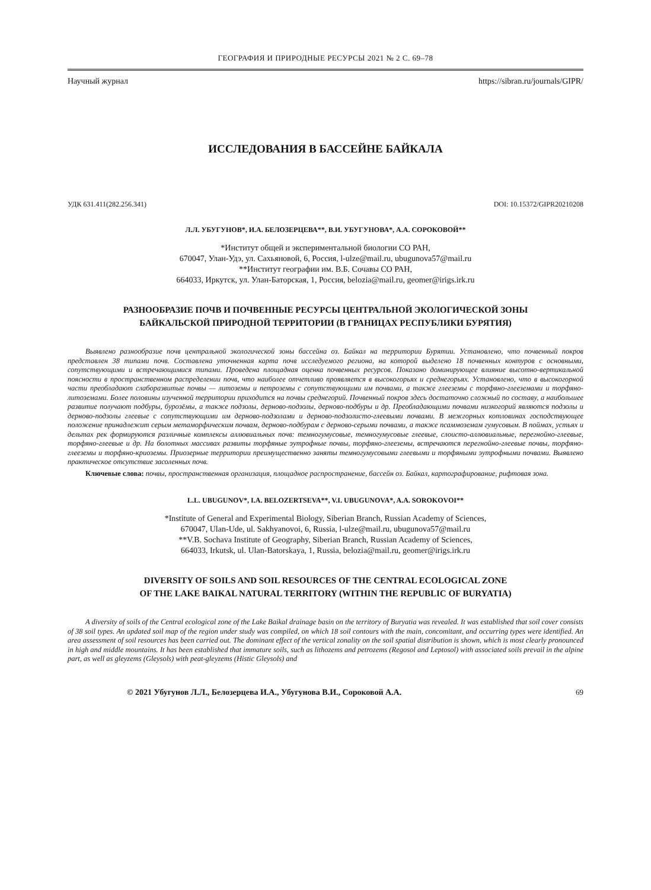ГЕОГРАФИЯ И ПРИРОДНЫЕ РЕСУРСЫ 2021 № 2 С. 69–78
Научный журнал https://sibran.ru/journals/GIPR/
ИССЛЕДОВАНИЯ В БАССЕЙНЕ БАЙКАЛА
УДК 631.411(282.256.341) DOI: 10.15372/GIPR20210208
Л.Л. УБУГУНОВ*, И.А. БЕЛОЗЕРЦЕВА**, В.И. УБУГУНОВА*, А.А. СОРОКОВОЙ**
*Институт общей и экспериментальной биологии СО РАН,
670047, Улан-Удэ, ул. Сахьяновой, 6, Россия, l-ulze@mail.ru, ubugunova57@mail.ru
**Институт географии им. В.Б. Сочавы СО РАН,
664033, Иркутск, ул. Улан-Баторская, 1, Россия, belozia@mail.ru, geomer@irigs.irk.ru
РАЗНООБРАЗИЕ ПОЧВ И ПОЧВЕННЫЕ РЕСУРСЫ ЦЕНТРАЛЬНОЙ ЭКОЛОГИЧЕСКОЙ ЗОНЫ
БАЙКАЛЬСКОЙ ПРИРОДНОЙ ТЕРРИТОРИИ (В ГРАНИЦАХ РЕСПУБЛИКИ БУРЯТИЯ)
Выявлено разнообразие почв центральной экологической зоны бассейна оз. Байкал на территории Бурятии. Установлено, что почвенный покров представлен 38 типами почв. Составлена уточненная карта почв исследуемого региона, на которой выделено 18 почвенных контуров с основными, сопутствующими и встречающимися типами. Проведена площадная оценка почвенных ресурсов. Показано доминирующее влияние высотно-вертикальной поясности в пространственном распределении почв, что наиболее отчетливо проявляется в высокогорьях и среднегорьях. Установлено, что в высокогорной части преобладают слаборазвитые почвы — литоземы и петроземы с сопутствующими им почвами, а также глееземы с торфяно-глееземами и торфяно-литоземами. Более половины изученной территории приходится на почвы среднегорий. Почвенный покров здесь достаточно сложный по составу, а наибольшее развитие получают подбуры, бурозёмы, а также подзолы, дерново-подзолы, дерново-подбуры и др. Преобладающими почвами низкогорий являются подзолы и дерново-подзолы глеевые с сопутствующими им дерново-подзолами и дерново-подзолисто-глеевыми почвами. В межгорных котловинах господствующее положение принадлежит серым метаморфическим почвам, дерново-подбурам с дерново-серыми почвами, а также псаммоземам гумусовым. В поймах, устьях и дельтах рек формируются различные комплексы аллювиальных почв: темногумусовые, темногумусовые глеевые, слоисто-аллювиальные, перегнойно-глеевые, торфяно-глеевые и др. На болотных массивах развиты торфяные эутрофные почвы, торфяно-глееземы, встречаются перегнойно-глеевые почвы, торфяно-глееземы и торфяно-криоземы. Приозерные территории преимущественно заняты темногумусовыми глеевыми и торфяными эутрофными почвами. Выявлено практическое отсутствие засоленных почв.
Ключевые слова: почвы, пространственная организация, площадное распространение, бассейн оз. Байкал, картографирование, рифтовая зона.
L.L. UBUGUNOV*, I.A. BELOZERTSEVA**, V.I. UBUGUNOVA*, A.A. SOROKOVOI**
*Institute of General and Experimental Biology, Siberian Branch, Russian Academy of Sciences,
670047, Ulan-Ude, ul. Sakhyanovoi, 6, Russia, l-ulze@mail.ru, ubugunova57@mail.ru
**V.B. Sochava Institute of Geography, Siberian Branch, Russian Academy of Sciences,
664033, Irkutsk, ul. Ulan-Batorskaya, 1, Russia, belozia@mail.ru, geomer@irigs.irk.ru
DIVERSITY OF SOILS AND SOIL RESOURCES OF THE CENTRAL ECOLOGICAL ZONE
OF THE LAKE BAIKAL NATURAL TERRITORY (WITHIN THE REPUBLIC OF BURYATIA)
A diversity of soils of the Central ecological zone of the Lake Baikal drainage basin on the territory of Buryatia was revealed. It was established that soil cover consists of 38 soil types. An updated soil map of the region under study was compiled, on which 18 soil contours with the main, concomitant, and occurring types were identified. An area assessment of soil resources has been carried out. The dominant effect of the vertical zonality on the soil spatial distribution is shown, which is most clearly pronounced in high and middle mountains. It has been established that immature soils, such as lithozems and petrozems (Regosol and Leptosol) with associated soils prevail in the alpine part, as well as gleyzems (Gleysols) with peat-gleyzems (Histic Gleysols) and
© 2021 Убугунов Л.Л., Белозерцева И.А., Убугунова В.И., Сороковой А.А. 69